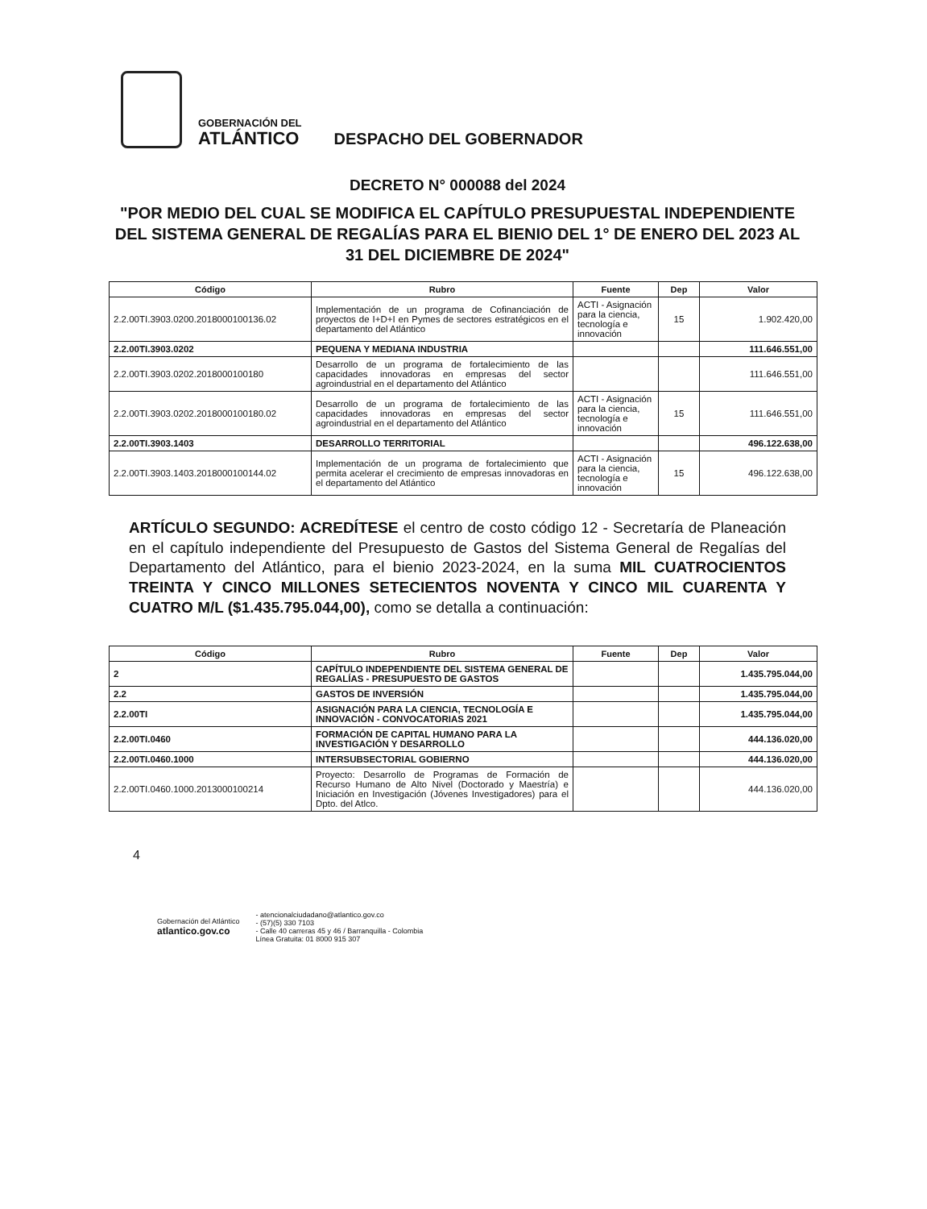GOBERNACIÓN DEL
ATLÁNTICO
DESPACHO DEL GOBERNADOR
DECRETO N° 000088 del 2024
"POR MEDIO DEL CUAL SE MODIFICA EL CAPÍTULO PRESUPUESTAL INDEPENDIENTE DEL SISTEMA GENERAL DE REGALÍAS PARA EL BIENIO DEL 1° DE ENERO DEL 2023 AL 31 DEL DICIEMBRE DE 2024"
| Código | Rubro | Fuente | Dep | Valor |
| --- | --- | --- | --- | --- |
| 2.2.00TI.3903.0200.2018000100136.02 | Implementación de un programa de Cofinanciación de proyectos de I+D+I en Pymes de sectores estratégicos en el departamento del Atlántico | ACTI - Asignación para la ciencia, tecnología e innovación | 15 | 1.902.420,00 |
| 2.2.00TI.3903.0202 | PEQUENA Y MEDIANA INDUSTRIA | | | 111.646.551,00 |
| 2.2.00TI.3903.0202.2018000100180 | Desarrollo de un programa de fortalecimiento de las capacidades innovadoras en empresas del sector agroindustrial en el departamento del Atlántico | | | 111.646.551,00 |
| 2.2.00TI.3903.0202.2018000100180.02 | Desarrollo de un programa de fortalecimiento de las capacidades innovadoras en empresas del sector agroindustrial en el departamento del Atlántico | ACTI - Asignación para la ciencia, tecnología e innovación | 15 | 111.646.551,00 |
| 2.2.00TI.3903.1403 | DESARROLLO TERRITORIAL | | | 496.122.638,00 |
| 2.2.00TI.3903.1403.2018000100144.02 | Implementación de un programa de fortalecimiento que permita acelerar el crecimiento de empresas innovadoras en el departamento del Atlántico | ACTI - Asignación para la ciencia, tecnología e innovación | 15 | 496.122.638,00 |
ARTÍCULO SEGUNDO: ACREDÍTESE el centro de costo código 12 - Secretaría de Planeación en el capítulo independiente del Presupuesto de Gastos del Sistema General de Regalías del Departamento del Atlántico, para el bienio 2023-2024, en la suma MIL CUATROCIENTOS TREINTA Y CINCO MILLONES SETECIENTOS NOVENTA Y CINCO MIL CUARENTA Y CUATRO M/L ($1.435.795.044,00), como se detalla a continuación:
| Código | Rubro | Fuente | Dep | Valor |
| --- | --- | --- | --- | --- |
| 2 | CAPÍTULO INDEPENDIENTE DEL SISTEMA GENERAL DE REGALÍAS - PRESUPUESTO DE GASTOS | | | 1.435.795.044,00 |
| 2.2 | GASTOS DE INVERSIÓN | | | 1.435.795.044,00 |
| 2.2.00TI | ASIGNACIÓN PARA LA CIENCIA, TECNOLOGÍA E INNOVACIÓN - CONVOCATORIAS 2021 | | | 1.435.795.044,00 |
| 2.2.00TI.0460 | FORMACIÓN DE CAPITAL HUMANO PARA LA INVESTIGACIÓN Y DESARROLLO | | | 444.136.020,00 |
| 2.2.00TI.0460.1000 | INTERSUBSECTORIAL GOBIERNO | | | 444.136.020,00 |
| 2.2.00TI.0460.1000.2013000100214 | Proyecto: Desarrollo de Programas de Formación de Recurso Humano de Alto Nivel (Doctorado y Maestría) e Iniciación en Investigación (Jóvenes Investigadores) para el Dpto. del Atlco. | | | 444.136.020,00 |
4
Gobernación del Atlántico
atlantico.gov.co
- atencionalciudadano@atlantico.gov.co
- (57)(5) 330 7103
- Calle 40 carreras 45 y 46 / Barranquilla - Colombia
Línea Gratuita: 01 8000 915 307